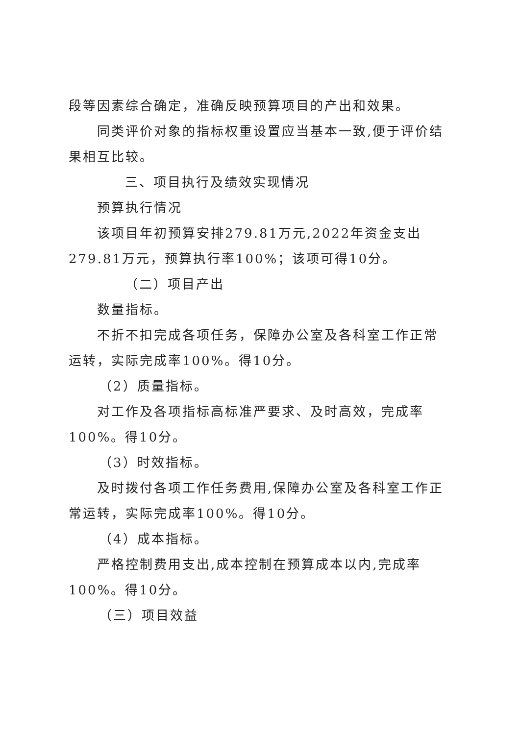段等因素综合确定，准确反映预算项目的产出和效果。
同类评价对象的指标权重设置应当基本一致,便于评价结果相互比较。
三、项目执行及绩效实现情况
预算执行情况
该项目年初预算安排279.81万元,2022年资金支出279.81万元，预算执行率100%；该项可得10分。
（二）项目产出
数量指标。
不折不扣完成各项任务，保障办公室及各科室工作正常运转，实际完成率100%。得10分。
（2）质量指标。
对工作及各项指标高标准严要求、及时高效，完成率100%。得10分。
（3）时效指标。
及时拨付各项工作任务费用,保障办公室及各科室工作正常运转，实际完成率100%。得10分。
（4）成本指标。
严格控制费用支出,成本控制在预算成本以内,完成率100%。得10分。
（三）项目效益